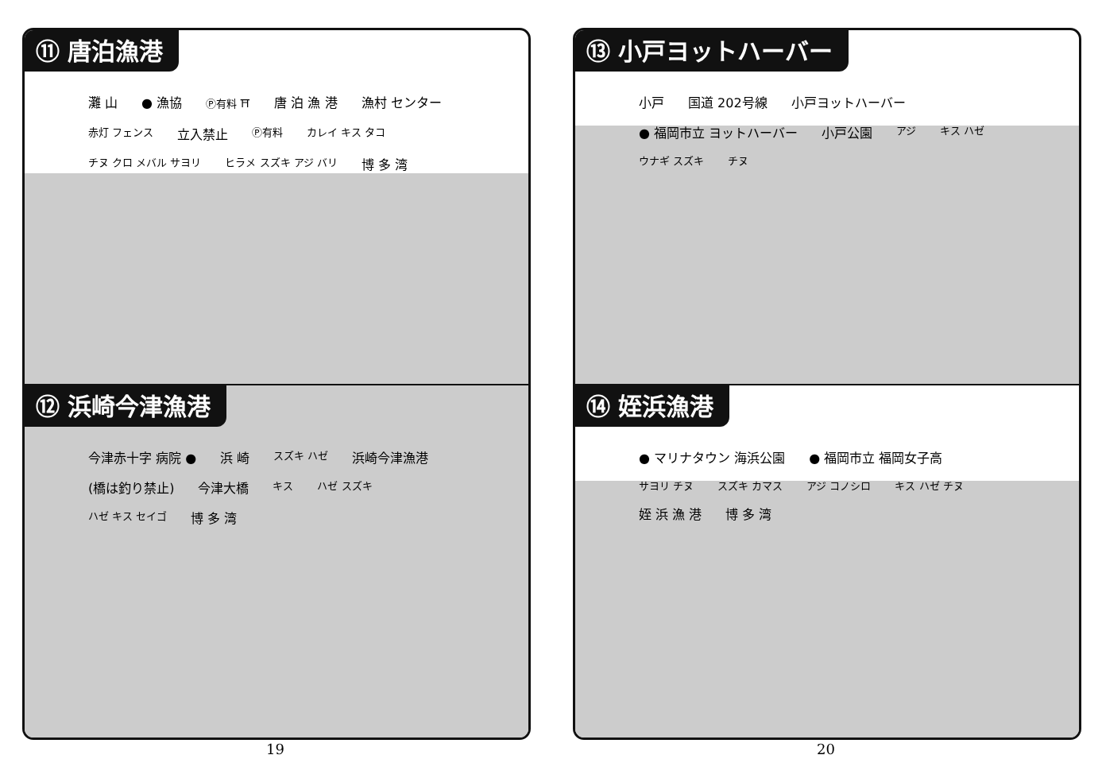⑪ 唐泊漁港
灘 山 ● 漁協 Ⓟ有料 ⛩ 唐 泊 漁 港 漁村 センター 赤灯 フェンス 立入禁止 Ⓟ有料 カレイ キス タコ チヌ クロ メバル サヨリ ヒラメ スズキ アジ バリ 博 多 湾
⑫ 浜崎今津漁港
今津赤十字 病院 ● 浜 崎 スズキ ハゼ 浜崎今津漁港 (橋は釣り禁止) 今津大橋 キス ハゼ スズキ ハゼ キス セイゴ 博 多 湾
19
⑬ 小戸ヨットハーバー
小戸 国道 202号線 小戸ヨットハーバー ● 福岡市立 ヨットハーバー 小戸公園 アジ キス ハゼ ウナギ スズキ チヌ
⑭ 姪浜漁港
● マリナタウン 海浜公園 ● 福岡市立 福岡女子高 サヨリ チヌ スズキ カマス アジ コノシロ キス ハゼ チヌ 姪 浜 漁 港 博 多 湾
20